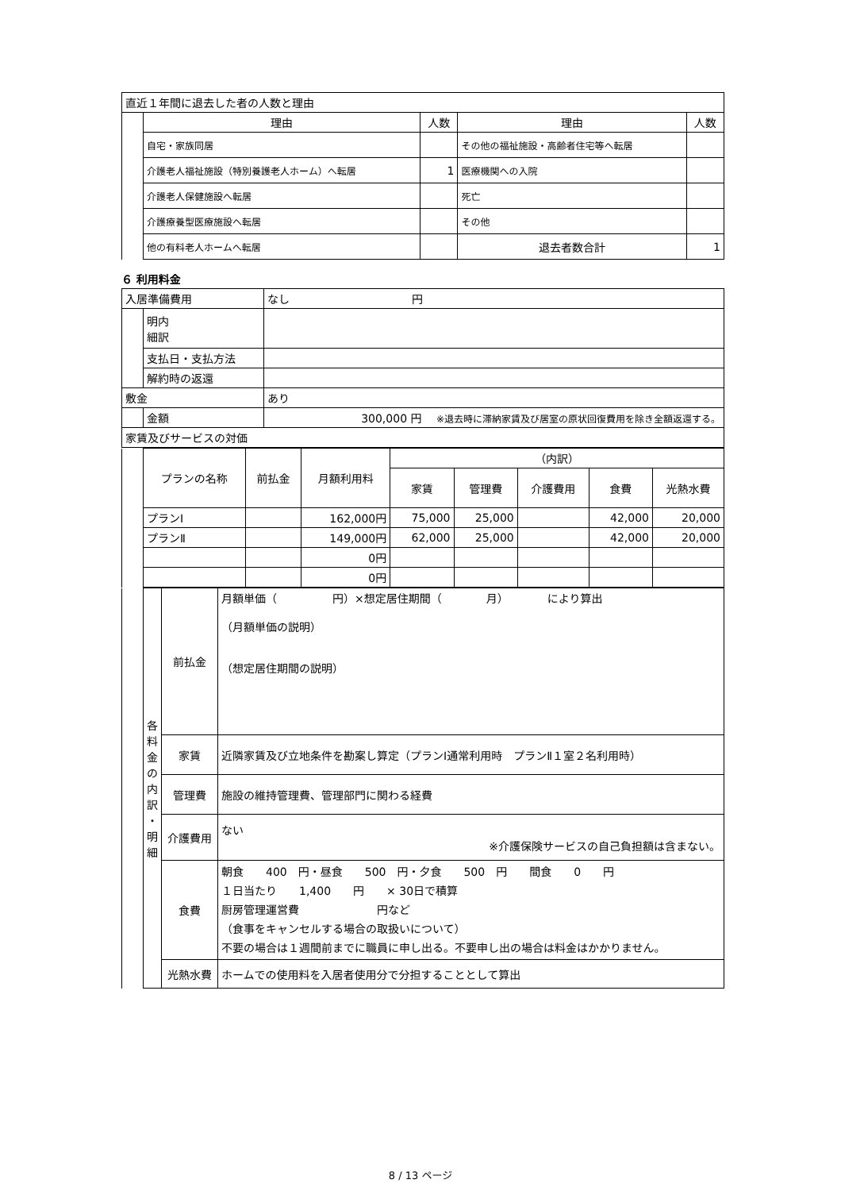| 直近１年間に退去した者の人数と理由 | | | | |
| | 理由 | 人数 | 理由 | 人数 |
| | 自宅・家族同居 | | その他の福祉施設・高齢者住宅等へ転居 | |
| | 介護老人福祉施設（特別養護老人ホーム）へ転居 | 1 | 医療機関への入院 | |
| | 介護老人保健施設へ転居 | | 死亡 | |
| | 介護療養型医療施設へ転居 | | その他 | |
| | 他の有料老人ホームへ転居 | | 退去者数合計 | 1 |
６ 利用料金
| 入居準備費用 | | なし 円 | |
| | 明内 細訳 | | |
| | 支払日・支払方法 | | |
| | 解約時の返還 | | |
| 敷金 | | あり | |
| | 金額 | 300,000 円 ※退去時に滞納家賃及び居室の原状回復費用を除き全額返還する。 | |
| 家賃及びサービスの対価 | | | |
| | プランの名称 | 前払金 | 月額利用料 | （内訳） | | | | |
| | | | | 家賃 | 管理費 | 介護費用 | 食費 | 光熱水費 |
| | プランⅠ | | 162,000円 | 75,000 | 25,000 | | 42,000 | 20,000 |
| | プランⅡ | | 149,000円 | 62,000 | 25,000 | | 42,000 | 20,000 |
| | | | 0円 | | | | | |
| | | | 0円 | | | | | |
| | 各 料 金 の 内 訳 ・ 明 細 | 前払金 | 月額単価（ 円）×想定居住期間（ 月） により算出 （月額単価の説明） （想定居住期間の説明） |
| | | 家賃 | 近隣家賃及び立地条件を勘案し算定（プランⅠ通常利用時 プランⅡ１室２名利用時） |
| | | 管理費 | 施設の維持管理費、管理部門に関わる経費 |
| | | 介護費用 | ない ※介護保険サービスの自己負担額は含まない。 |
| | | 食費 | 朝食 400 円・昼食 500 円・夕食 500 円 間食 0 円 １日当たり 1,400 円 × 30日で積算 厨房管理運営費 円など （食事をキャンセルする場合の取扱いについて） 不要の場合は１週間前までに職員に申し出る。不要申し出の場合は料金はかかりません。 |
| | | 光熱水費 | ホームでの使用料を入居者使用分で分担することとして算出 |
8 / 13 ページ